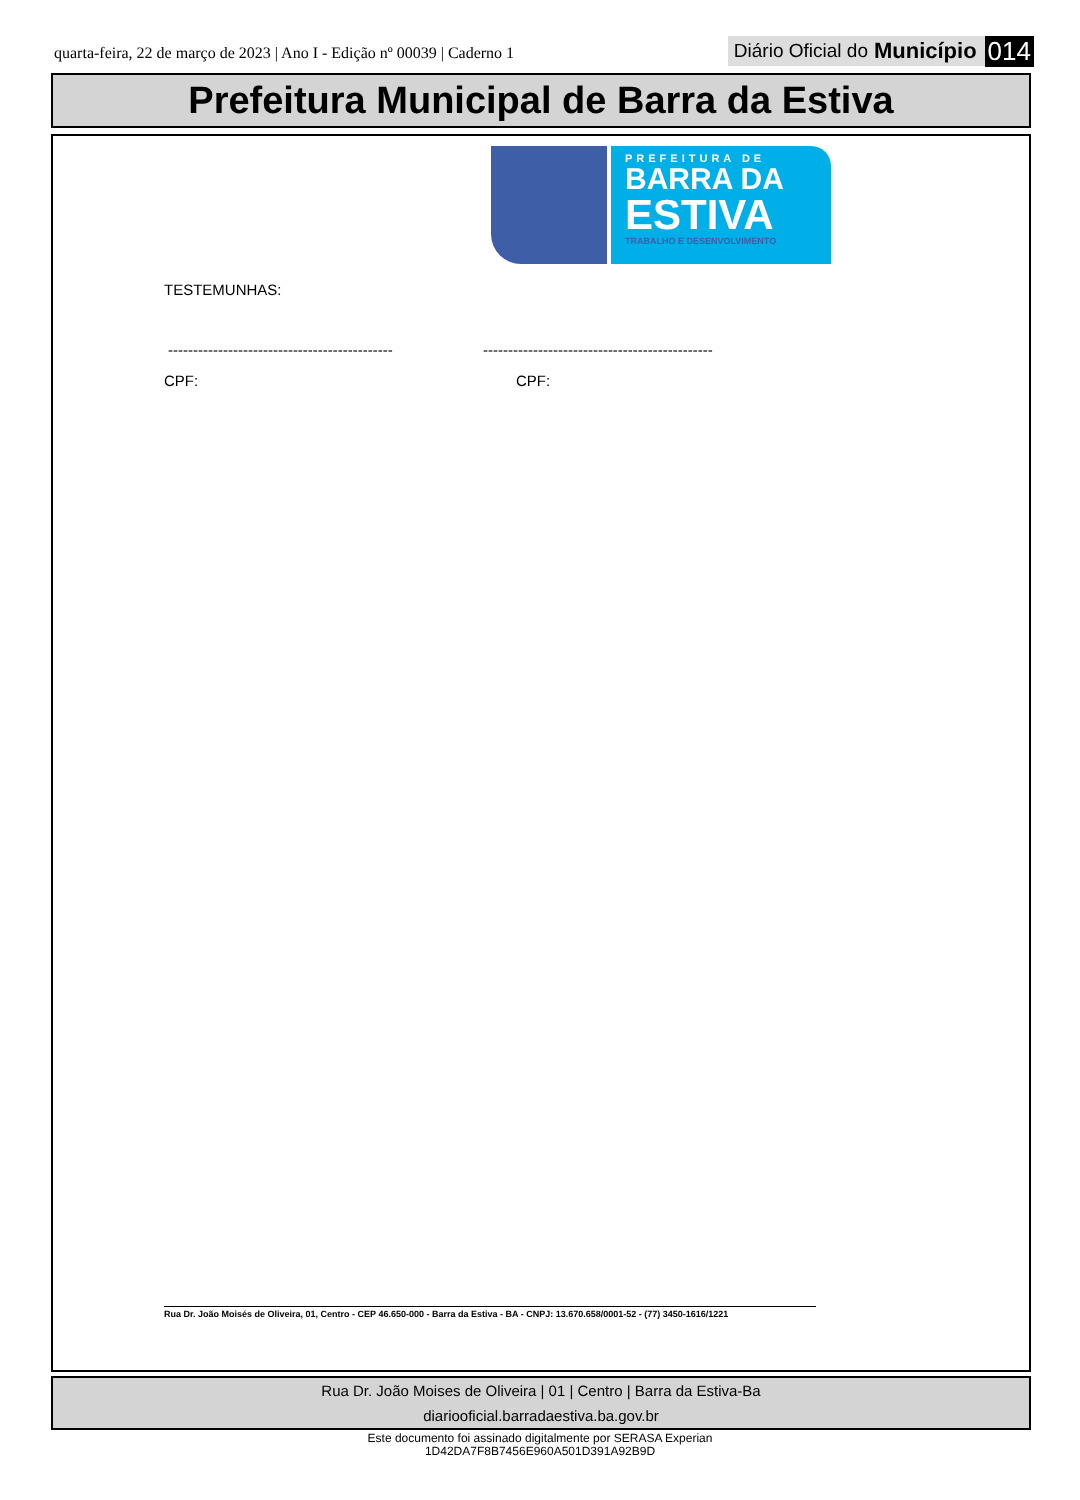quarta-feira, 22 de março de 2023 | Ano I - Edição nº 00039 | Caderno 1
Diário Oficial do Município 014
Prefeitura Municipal de Barra da Estiva
PREFEITURA DE
BARRA DA
ESTIVA
TRABALHO E DESENVOLVIMENTO
TESTEMUNHAS:
---------------------------------------------
----------------------------------------------
CPF: CPF:
Rua Dr. João Moisés de Oliveira, 01, Centro - CEP 46.650-000 - Barra da Estiva - BA - CNPJ: 13.670.658/0001-52 - (77) 3450-1616/1221
Rua Dr. João Moises de Oliveira | 01 | Centro | Barra da Estiva-Ba
diariooficial.barradaestiva.ba.gov.br
Este documento foi assinado digitalmente por SERASA Experian
1D42DA7F8B7456E960A501D391A92B9D